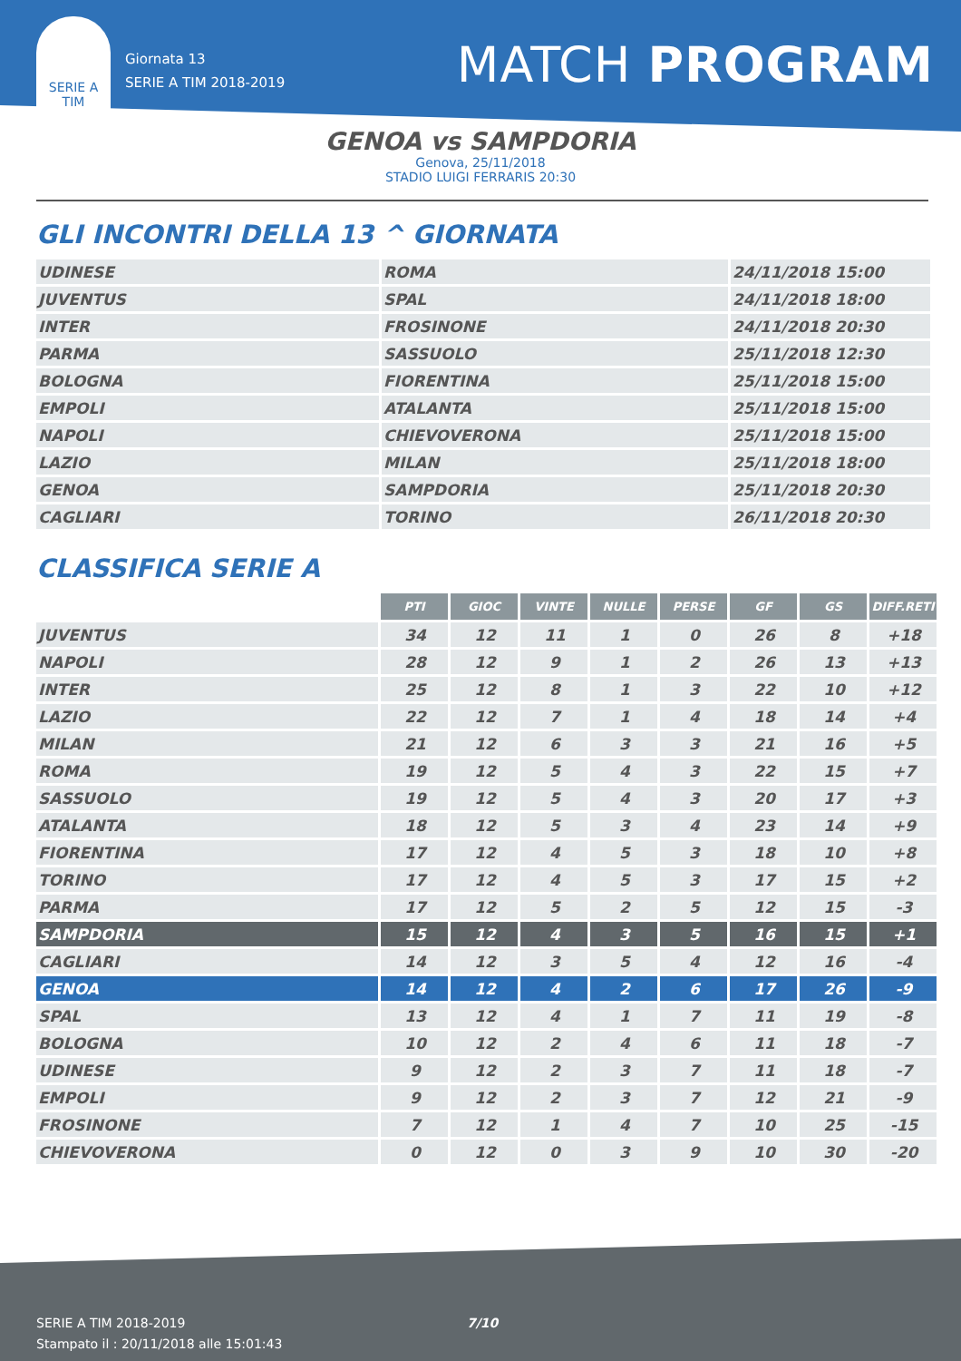SERIE A
TIM
Giornata 13
SERIE A TIM 2018-2019
MATCH PROGRAM
GENOA vs SAMPDORIA
Genova, 25/11/2018
STADIO LUIGI FERRARIS 20:30
GLI INCONTRI DELLA 13 ^ GIORNATA
| UDINESE | ROMA | 24/11/2018 15:00 |
| JUVENTUS | SPAL | 24/11/2018 18:00 |
| INTER | FROSINONE | 24/11/2018 20:30 |
| PARMA | SASSUOLO | 25/11/2018 12:30 |
| BOLOGNA | FIORENTINA | 25/11/2018 15:00 |
| EMPOLI | ATALANTA | 25/11/2018 15:00 |
| NAPOLI | CHIEVOVERONA | 25/11/2018 15:00 |
| LAZIO | MILAN | 25/11/2018 18:00 |
| GENOA | SAMPDORIA | 25/11/2018 20:30 |
| CAGLIARI | TORINO | 26/11/2018 20:30 |
CLASSIFICA SERIE A
| | PTI | GIOC | VINTE | NULLE | PERSE | GF | GS | DIFF.RETI |
| --- | --- | --- | --- | --- | --- | --- | --- | --- |
| JUVENTUS | 34 | 12 | 11 | 1 | 0 | 26 | 8 | +18 |
| NAPOLI | 28 | 12 | 9 | 1 | 2 | 26 | 13 | +13 |
| INTER | 25 | 12 | 8 | 1 | 3 | 22 | 10 | +12 |
| LAZIO | 22 | 12 | 7 | 1 | 4 | 18 | 14 | +4 |
| MILAN | 21 | 12 | 6 | 3 | 3 | 21 | 16 | +5 |
| ROMA | 19 | 12 | 5 | 4 | 3 | 22 | 15 | +7 |
| SASSUOLO | 19 | 12 | 5 | 4 | 3 | 20 | 17 | +3 |
| ATALANTA | 18 | 12 | 5 | 3 | 4 | 23 | 14 | +9 |
| FIORENTINA | 17 | 12 | 4 | 5 | 3 | 18 | 10 | +8 |
| TORINO | 17 | 12 | 4 | 5 | 3 | 17 | 15 | +2 |
| PARMA | 17 | 12 | 5 | 2 | 5 | 12 | 15 | -3 |
| SAMPDORIA | 15 | 12 | 4 | 3 | 5 | 16 | 15 | +1 |
| CAGLIARI | 14 | 12 | 3 | 5 | 4 | 12 | 16 | -4 |
| GENOA | 14 | 12 | 4 | 2 | 6 | 17 | 26 | -9 |
| SPAL | 13 | 12 | 4 | 1 | 7 | 11 | 19 | -8 |
| BOLOGNA | 10 | 12 | 2 | 4 | 6 | 11 | 18 | -7 |
| UDINESE | 9 | 12 | 2 | 3 | 7 | 11 | 18 | -7 |
| EMPOLI | 9 | 12 | 2 | 3 | 7 | 12 | 21 | -9 |
| FROSINONE | 7 | 12 | 1 | 4 | 7 | 10 | 25 | -15 |
| CHIEVOVERONA | 0 | 12 | 0 | 3 | 9 | 10 | 30 | -20 |
SERIE A TIM 2018-2019
Stampato il : 20/11/2018 alle 15:01:43
7/10